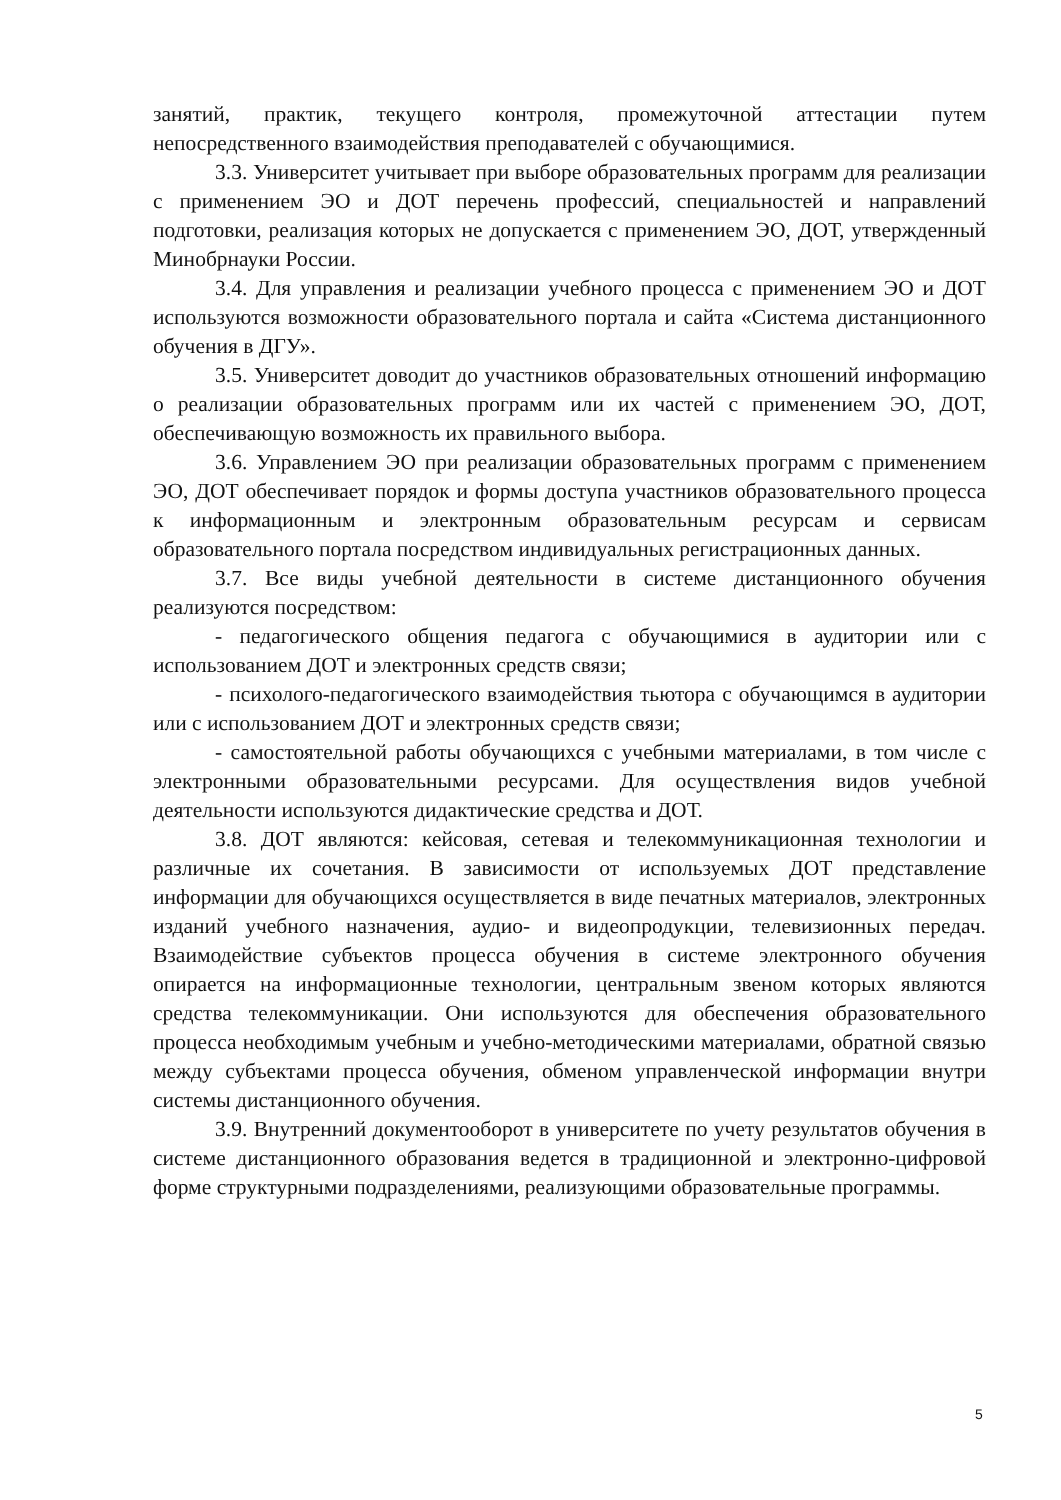занятий, практик, текущего контроля, промежуточной аттестации путем непосредственного взаимодействия преподавателей с обучающимися.
3.3. Университет учитывает при выборе образовательных программ для реализации с применением ЭО и ДОТ перечень профессий, специальностей и направлений подготовки, реализация которых не допускается с применением ЭО, ДОТ, утвержденный Минобрнауки России.
3.4. Для управления и реализации учебного процесса с применением ЭО и ДОТ используются возможности образовательного портала и сайта «Система дистанционного обучения в ДГУ».
3.5. Университет доводит до участников образовательных отношений информацию о реализации образовательных программ или их частей с применением ЭО, ДОТ, обеспечивающую возможность их правильного выбора.
3.6. Управлением ЭО при реализации образовательных программ с применением ЭО, ДОТ обеспечивает порядок и формы доступа участников образовательного процесса к информационным и электронным образовательным ресурсам и сервисам образовательного портала посредством индивидуальных регистрационных данных.
3.7. Все виды учебной деятельности в системе дистанционного обучения реализуются посредством:
- педагогического общения педагога с обучающимися в аудитории или с использованием ДОТ и электронных средств связи;
- психолого-педагогического взаимодействия тьютора с обучающимся в аудитории или с использованием ДОТ и электронных средств связи;
- самостоятельной работы обучающихся с учебными материалами, в том числе с электронными образовательными ресурсами. Для осуществления видов учебной деятельности используются дидактические средства и ДОТ.
3.8. ДОТ являются: кейсовая, сетевая и телекоммуникационная технологии и различные их сочетания. В зависимости от используемых ДОТ представление информации для обучающихся осуществляется в виде печатных материалов, электронных изданий учебного назначения, аудио- и видеопродукции, телевизионных передач. Взаимодействие субъектов процесса обучения в системе электронного обучения опирается на информационные технологии, центральным звеном которых являются средства телекоммуникации. Они используются для обеспечения образовательного процесса необходимым учебным и учебно-методическими материалами, обратной связью между субъектами процесса обучения, обменом управленческой информации внутри системы дистанционного обучения.
3.9. Внутренний документооборот в университете по учету результатов обучения в системе дистанционного образования ведется в традиционной и электронно-цифровой форме структурными подразделениями, реализующими образовательные программы.
5